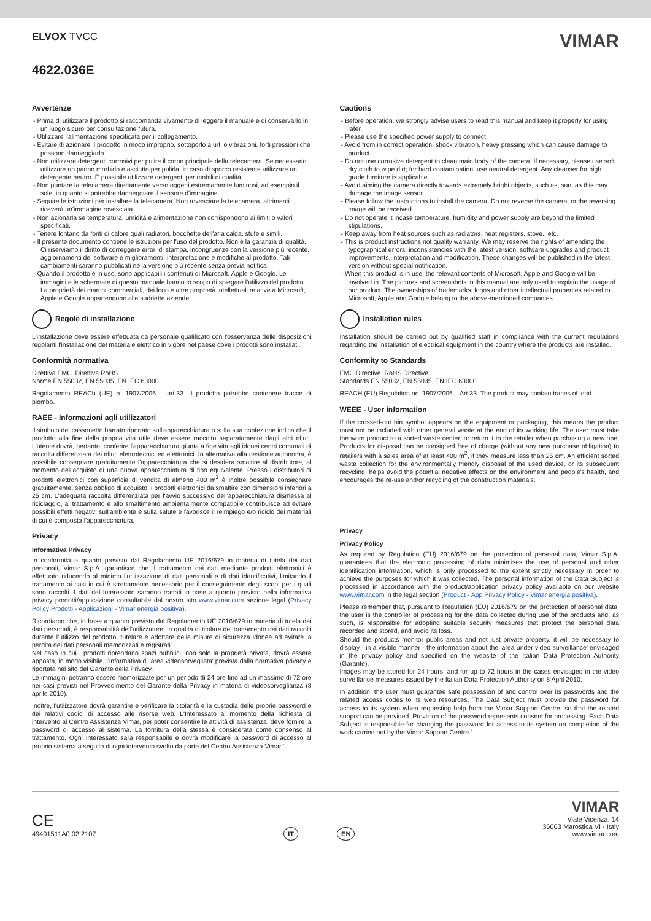ELVOX TVCC
VIMAR
4622.036E
Avvertenze
- Prima di utilizzare il prodotto si raccomanda vivamente di leggere il manuale e di conservarlo in un luogo sicuro per consultazione futura.
- Utilizzare l'alimentazione specificata per il collegamento.
- Evitare di azionare il prodotto in modo improprio, sottoporlo a urti o vibrazioni, forti pressioni che possono danneggiarlo.
- Non utilizzare detergenti corrosivi per pulire il corpo principale della telecamera. Se necessario, utilizzare un panno morbido e asciutto per pulirla; in caso di sporco resistente utilizzare un detergente neutro. È possibile utilizzare detergenti per mobili di qualità.
- Non puntare la telecamera direttamente verso oggetti estremamente luminosi, ad esempio il sole, in quanto si potrebbe danneggiare il sensore d'immagine.
- Seguire le istruzioni per installare la telecamera. Non rovesciare la telecamera, altrimenti riceverà un'immagine rovesciata.
- Non azionarla se temperatura, umidità e alimentazione non corrispondono ai limiti o valori specificati.
- Tenere lontano da fonti di calore quali radiatori, bocchette dell'aria calda, stufe e simili.
- Il presente documento contiene le istruzioni per l'uso del prodotto. Non è la garanzia di qualità. Ci riserviamo il diritto di correggere errori di stampa, incongruenze con la versione più recente, aggiornamenti del software e miglioramenti, interpretazione e modifiche al prodotto. Tali cambiamenti saranno pubblicati nella versione più recente senza previa notifica.
- Quando il prodotto è in uso, sono applicabili i contenuti di Microsoft, Apple e Google. Le immagini e le schermate di questo manuale hanno lo scopo di spiegare l'utilizzo del prodotto. La proprietà dei marchi commerciali, dei logo e altre proprietà intellettuali relative a Microsoft, Apple e Google appartengono alle suddette aziende.
Regole di installazione
L'installazione deve essere effettuata da personale qualificato con l'osservanza delle disposizioni regolanti l'installazione del materiale elettrico in vigore nel paese dove i prodotti sono installati.
Conformità normativa
Direttiva EMC. Direttiva RoHS
Norme EN 55032, EN 55035, EN IEC 63000
Regolamento REACh (UE) n. 1907/2006 – art.33. Il prodotto potrebbe contenere tracce di piombo.
RAEE - Informazioni agli utilizzatori
Il simbolo del cassonetto barrato riportato sull'apparecchiatura o sulla sua confezione indica che il prodotto alla fine della propria vita utile deve essere raccolto separatamente dagli altri rifiuti. L'utente dovrà, pertanto, conferire l'apparecchiatura giunta a fine vita agli idonei centri comunali di raccolta differenziata dei rifiuti elettrotecnici ed elettronici. In alternativa alla gestione autonoma, è possibile consegnare gratuitamente l'apparecchiatura che si desidera smaltire al distributore, al momento dell'acquisto di una nuova apparecchiatura di tipo equivalente. Presso i distributori di prodotti elettronici con superficie di vendita di almeno 400 m<sup>2</sup> è inoltre possibile consegnare gratuitamente, senza obbligo di acquisto, i prodotti elettronici da smaltire con dimensioni inferiori a 25 cm. L'adeguata raccolta differenziata per l'avvio successivo dell'apparecchiatura dismessa al riciclaggio, al trattamento e allo smaltimento ambientalmente compatibile contribuisce ad evitare possibili effetti negativi sull'ambiente e sulla salute e favorisce il reimpiego e/o riciclo dei materiali di cui è composta l'apparecchiatura.
Privacy
Informativa Privacy
In conformità a quanto previsto dal Regolamento UE 2016/679 in materia di tutela dei dati personali, Vimar S.p.A. garantisce che il trattamento dei dati mediante prodotti elettronici è effettuato riducendo al minimo l'utilizzazione di dati personali e di dati identificativi, limitando il trattamento ai casi in cui è strettamente necessario per il conseguimento degli scopi per i quali sono raccolti. I dati dell'Interessato saranno trattati in base a quanto previsto nella informativa privacy prodotti/applicazione consultabile dal nostro sito www.vimar.com sezione legal (Privacy Policy Prodotti - Applicazioni - Vimar energia positiva).
Ricordiamo che, in base a quanto previsto dal Regolamento UE 2016/679 in materia di tutela dei dati personali, è responsabilità dell'utilizzatore, in qualità di titolare del trattamento dei dati raccolti durante l'utilizzo del prodotto, tutelare e adottare delle misure di sicurezza idonee ad evitare la perdita dei dati personali memorizzati e registrati.
Nel caso in cui i prodotti riprendano spazi pubblici, non solo la proprietà privata, dovrà essere apposta, in modo visibile, l'informativa di 'area videosorvegliata' prevista dalla normativa privacy e riportata nel sito del Garante della Privacy.
Le immagini potranno essere memorizzate per un periodo di 24 ore fino ad un massimo di 72 ore nei casi previsti nel Provvedimento del Garante della Privacy in materia di videosorveglianza (8 aprile 2010).
Inoltre, l'utilizzatore dovrà garantire e verificare la titolarità e la custodia delle proprie password e dei relativi codici di accesso alle risorse web. L'Interessato al momento della richiesta di intervento al Centro Assistenza Vimar, per poter consentire le attività di assistenza, deve fornire la password di accesso al sistema. La fornitura della stessa è considerata come consenso al trattamento. Ogni Interessato sarà responsabile e dovrà modificare la password di accesso al proprio sistema a seguito di ogni intervento svolto da parte del Centro Assistenza Vimar.'
Cautions
- Before operation, we strongly advise users to read this manual and keep it properly for using later.
- Please use the specified power supply to connect.
- Avoid from in correct operation, shock vibration, heavy pressing which can cause damage to product.
- Do not use corrosive detergent to clean main body of the camera. If necessary, please use soft dry cloth to wipe dirt; for hard contamination, use neutral detergent. Any cleanser for high grade furniture is applicable.
- Avoid aiming the camera directly towards extremely bright objects, such as, sun, as this may damage the image sensor.
- Please follow the instructions to install the camera. Do not reverse the camera, or the reversing image will be received.
- Do not operate it incase temperature, humidity and power supply are beyond the limited stipulations.
- Keep away from heat sources such as radiators, heat registers, stove., etc.
- This is product instructions not quality warranty. We may reserve the rights of amending the typographical errors, inconsistencies with the latest version, software upgrades and product improvements, interpretation and modification. These changes will be published in the latest version without special notification.
- When this product is in use, the relevant contents of Microsoft, Apple and Google will be involved in. The pictures and screenshots in this manual are only used to explain the usage of our product. The ownerships of trademarks, logos and other intellectual properties related to Microsoft, Apple and Google belong to the above-mentioned companies.
Installation rules
Installation should be carried out by qualified staff in compliance with the current regulations regarding the installation of electrical equipment in the country where the products are installed.
Conformity to Standards
EMC Directive. RoHS Directive
Standards EN 55032, EN 55035, EN IEC 63000
REACH (EU) Regulation no. 1907/2006 – Art.33. The product may contain traces of lead.
WEEE - User information
If the crossed-out bin symbol appears on the equipment or packaging, this means the product must not be included with other general waste at the end of its working life. The user must take the worn product to a sorted waste center, or return it to the retailer when purchasing a new one. Products for disposal can be consigned free of charge (without any new purchase obligation) to retailers with a sales area of at least 400 m<sup>2</sup>, if they measure less than 25 cm. An efficient sorted waste collection for the environmentally friendly disposal of the used device, or its subsequent recycling, helps avoid the potential negative effects on the environment and people's health, and encourages the re-use and/or recycling of the construction materials.
Privacy
Privacy Policy
As required by Regulation (EU) 2016/679 on the protection of personal data, Vimar S.p.A. guarantees that the electronic processing of data minimises the use of personal and other identification information, which is only processed to the extent strictly necessary in order to achieve the purposes for which it was collected. The personal information of the Data Subject is processed in accordance with the product/application privacy policy available on our website www.vimar.com in the legal section (Product - App Privacy Policy - Vimar energia positiva).
Please remember that, pursuant to Regulation (EU) 2016/679 on the protection of personal data, the user is the controller of processing for the data collected during use of the products and, as such, is responsible for adopting suitable security measures that protect the personal data recorded and stored, and avoid its loss.
Should the products monitor public areas and not just private property, it will be necessary to display - in a visible manner - the information about the 'area under video surveillance' envisaged in the privacy policy and specified on the website of the Italian Data Protection Authority (Garante).
Images may be stored for 24 hours, and for up to 72 hours in the cases envisaged in the video surveillance measures issued by the Italian Data Protection Authority on 8 April 2010.
In addition, the user must guarantee safe possession of and control over its passwords and the related access codes to its web resources. The Data Subject must provide the password for access to its system when requesting help from the Vimar Support Centre, so that the related support can be provided. Provision of the password represents consent for processing. Each Data Subject is responsible for changing the password for access to its system on completion of the work carried out by the Vimar Support Centre.'
CE
49401511A0 02 2107
IT EN
VIMAR
Viale Vicenza, 14
36063 Marostica VI - Italy
www.vimar.com